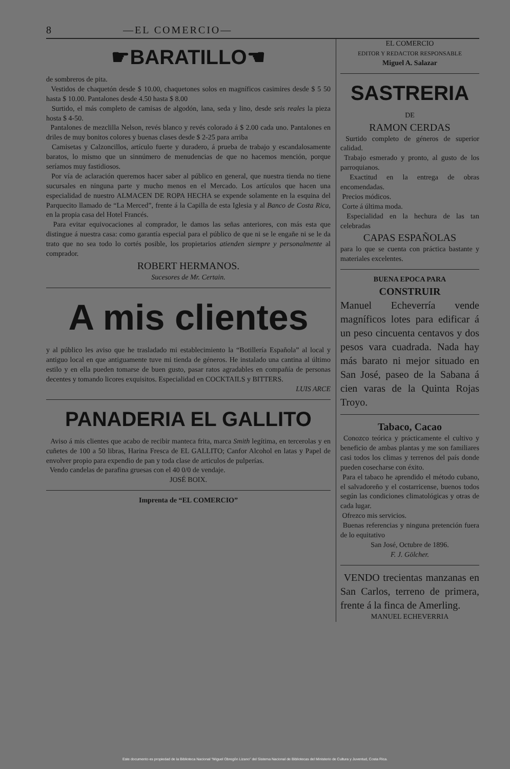8 —EL COMERCIO—
☛BARATILLO☚
de sombreros de pita.
Vestidos de chaquetón desde $ 10.00, chaquetones solos en magníficos casimires desde $ 5 50 hasta $ 10.00. Pantalones desde 4.50 hasta $ 8.00
Surtido, el más completo de camisas de algodón, lana, seda y lino, desde seis reales la pieza hosta $ 4-50.
Pantalones de mezclilla Nelson, revés blanco y revés colorado á $ 2.00 cada uno. Pantalones en driles de muy bonitos colores y buenas clases desde $ 2-25 para arriba
Camisetas y Calzoncillos, artículo fuerte y duradero, á prueba de trabajo y escandalosamente baratos, lo mismo que un sinnúmero de menudencias de que no hacemos mención, porque seríamos muy fastidiosos.
Por vía de aclaración queremos hacer saber al público en general, que nuestra tienda no tiene sucursales en ninguna parte y mucho menos en el Mercado. Los artículos que hacen una especialidad de nuestro ALMACEN DE ROPA HECHA se expende solamente en la esquina del Parquecito llamado de “La Merced”, frente á la Capilla de esta Iglesia y al Banco de Costa Rica, en la propia casa del Hotel Francés.
Para evitar equivocaciones al comprador, le damos las señas anteriores, con más esta que distingue á nuestra casa: como garantía especial para el público de que ni se le engañe ni se le da trato que no sea todo lo cortés posible, los propietarios atienden siempre y personalmente al comprador.
ROBERT HERMANOS.
Sucesores de Mr. Certain.
A mis clientes
y al público les aviso que he trasladado mi establecimiento la “Botillería Española” al local y antiguo local en que antiguamente tuve mi tienda de géneros. He instalado una cantina al último estilo y en ella pueden tomarse de buen gusto, pasar ratos agradables en compañía de personas decentes y tomando licores exquisitos. Especialidad en COCKTAILS y BITTERS.
LUIS ARCE
PANADERIA EL GALLITO
Aviso á mis clientes que acabo de recibir manteca frita, marca Smith legítima, en tercerolas y en cuñetes de 100 a 50 libras, Harina Fresca de EL GALLITO; Canfor Alcohol en latas y Papel de envolver propio para expendio de pan y toda clase de articulos de pulperías.
Vendo candelas de parafina gruesas con el 40 0/0 de vendaje.
JOSÉ BOIX.
Imprenta de “EL COMERCIO”
EL COMERCIO
EDITOR Y REDACTOR RESPONSABLE
Miguel A. Salazar
SASTRERIA
DE
RAMON CERDAS
Surtido completo de géneros de superior calidad.
Trabajo esmerado y pronto, al gusto de los parroquianos.
Exactitud en la entrega de obras encomendadas.
Precios módicos.
Corte á última moda.
Especialidad en la hechura de las tan celebradas
CAPAS ESPAÑOLAS
para lo que se cuenta con práctica bastante y materiales excelentes.
BUENA EPOCA PARA
CONSTRUIR
Manuel Echeverría vende magníficos lotes para edificar á un peso cincuenta centavos y dos pesos vara cuadrada. Nada hay más barato ni mejor situado en San José, paseo de la Sabana á cien varas de la Quinta Rojas Troyo.
Tabaco, Cacao
Conozco teórica y prácticamente el cultivo y beneficio de ambas plantas y me son familiares casi todos los climas y terrenos del país donde pueden cosecharse con éxito.
Para el tabaco he aprendido el método cubano, el salvadoreño y el costarricense, buenos todos según las condiciones climatológicas y otras de cada lugar.
Ofrezco mis servicios.
Buenas referencias y ninguna pretención fuera de lo equitativo
San José, Octubre de 1896.
F. J. Gölcher.
VENDO trecientas manzanas en San Carlos, terreno de primera, frente á la finca de Amerling.
MANUEL ECHEVERRIA
Este documento es propiedad de la Biblioteca Nacional “Miguel Obregón Lizano” del Sistema Nacional de Bibliotecas del Ministerio de Cultura y Juventud, Costa Rica.